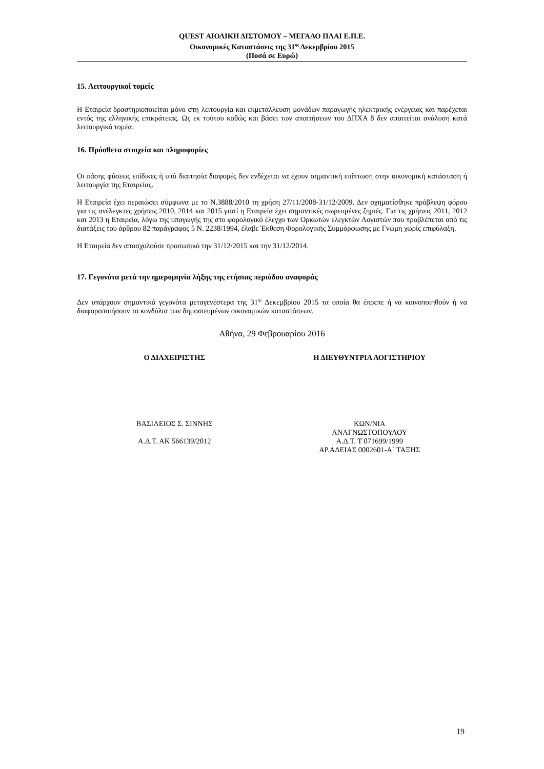QUEST ΑΙΟΛΙΚΗ ΔΙΣΤΟΜΟΥ – ΜΕΓΑΛΟ ΠΛΑΙ Ε.Π.Ε.
Οικονομικές Καταστάσεις της 31<sup>ης</sup> Δεκεμβρίου 2015
(Ποσά σε Ευρώ)
15. Λειτουργικοί τομείς
Η Εταιρεία δραστηριοποιείται μόνο στη λειτουργία και εκμετάλλευση μονάδων παραγωγής ηλεκτρικής ενέργειας και παρέχεται εντός της ελληνικής επικράτειας. Ως εκ τούτου καθώς και βάσει των απαιτήσεων του ΔΠΧΑ 8 δεν απαιτείται ανάλυση κατά λειτουργικό τομέα.
16. Πρόσθετα στοιχεία και πληροφορίες
Οι πάσης φύσεως επίδικες ή υπό διαιτησία διαφορές δεν ενδέχεται να έχουν σημαντική επίπτωση στην οικονομική κατάσταση ή λειτουργία της Εταιρείας.
Η Εταιρεία έχει περαιώσει σύμφωνα με το Ν.3888/2010 τη χρήση 27/11/2008-31/12/2009. Δεν σχηματίσθηκε πρόβλεψη φόρου για τις ανέλεγκτες χρήσεις 2010, 2014 και 2015 γιατί η Εταιρεία έχει σημαντικές σωρευμένες ζημιές. Για τις χρήσεις 2011, 2012 και 2013 η Εταιρεία, λόγω της υπαγωγής της στο φορολογικό έλεγχο των Ορκωτών ελεγκτών Λογιστών που προβλέπεται από τις διατάξεις του άρθρου 82 παράγραφος 5 Ν. 2238/1994, έλαβε Έκθεση Φορολογικής Συμμόρφωσης με Γνώμη χωρίς επιφύλαξη.
Η Εταιρεία δεν απασχολούσε προσωπικό την 31/12/2015 και την 31/12/2014.
17. Γεγονότα μετά την ημερομηνία λήξης της ετήσιας περιόδου αναφοράς
Δεν υπάρχουν σημαντικά γεγονότα μεταγενέστερα της 31<sup>ης</sup> Δεκεμβρίου 2015 τα οποία θα έπρεπε ή να κοινοποιηθούν ή να διαφοροποιήσουν τα κονδύλια των δημοσιευμένων οικονομικών καταστάσεων.
Αθήνα, 29 Φεβρουαρίου 2016
Ο ΔΙΑΧΕΙΡΙΣΤΗΣ Η ΔΙΕΥΘΥΝΤΡΙΑ ΛΟΓΙΣΤΗΡΙΟΥ
ΒΑΣΙΛΕΙΟΣ Σ. ΣΙΝΝΗΣ
Α.Δ.Τ. ΑΚ 566139/2012
ΚΩΝ/ΝΙΑ
ΑΝΑΓΝΩΣΤΟΠΟΥΛΟΥ
Α.Δ.Τ. Τ 071699/1999
ΑΡ.ΑΔΕΙΑΣ 0002601-Α΄ ΤΑΞΗΣ
19